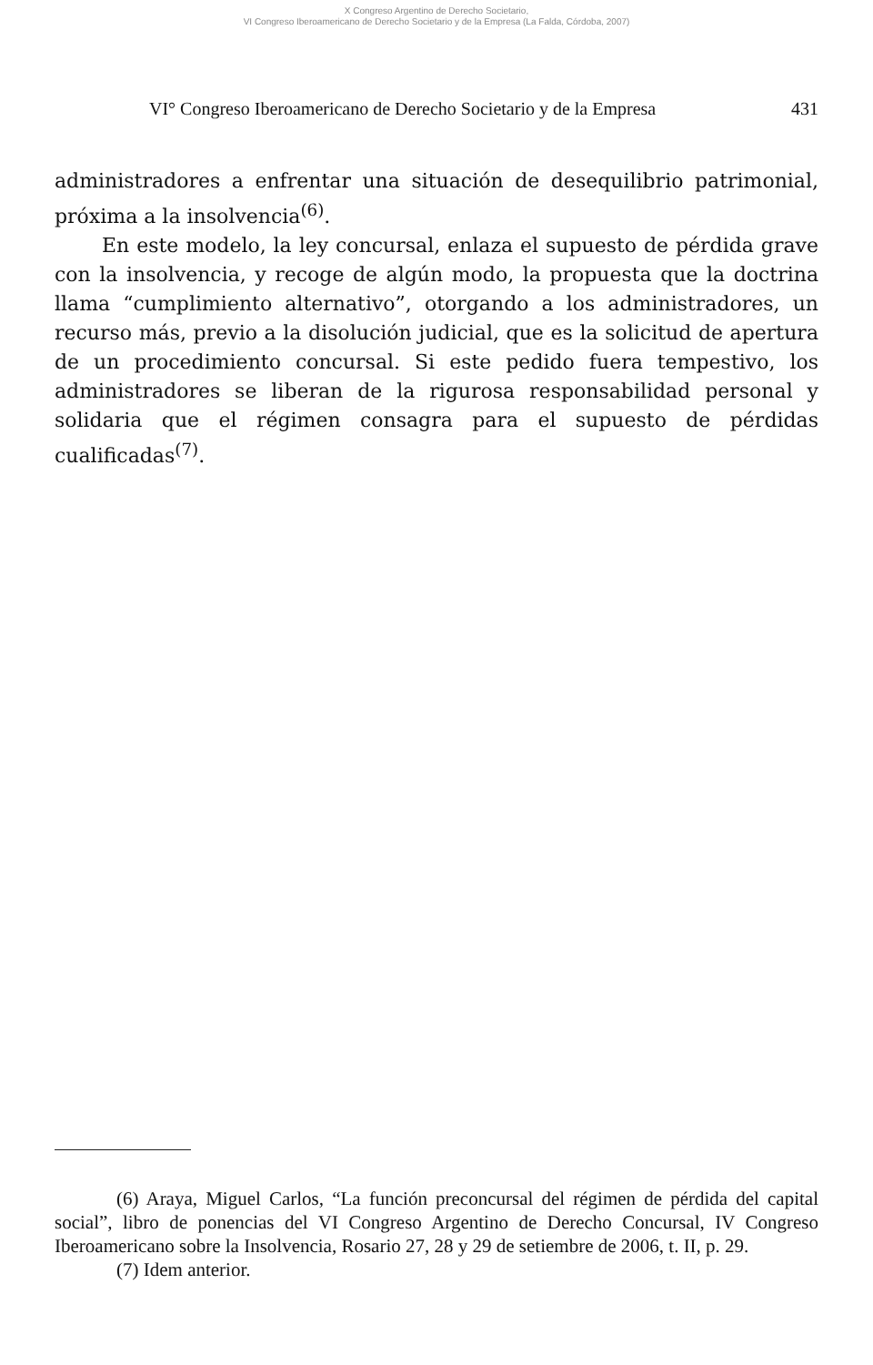X Congreso Argentino de Derecho Societario,
VI Congreso Iberoamericano de Derecho Societario y de la Empresa (La Falda, Córdoba, 2007)
VI° Congreso Iberoamericano de Derecho Societario y de la Empresa 431
administradores a enfrentar una situación de desequilibrio patrimonial, próxima a la insolvencia<sup>(6)</sup>.
En este modelo, la ley concursal, enlaza el supuesto de pérdida grave con la insolvencia, y recoge de algún modo, la propuesta que la doctrina llama “cumplimiento alternativo”, otorgando a los administradores, un recurso más, previo a la disolución judicial, que es la solicitud de apertura de un procedimiento concursal. Si este pedido fuera tempestivo, los administradores se liberan de la rigurosa responsabilidad personal y solidaria que el régimen consagra para el supuesto de pérdidas cualificadas<sup>(7)</sup>.
(6) Araya, Miguel Carlos, “La función preconcursal del régimen de pérdida del capital social”, libro de ponencias del VI Congreso Argentino de Derecho Concursal, IV Congreso Iberoamericano sobre la Insolvencia, Rosario 27, 28 y 29 de setiembre de 2006, t. II, p. 29.
(7) Idem anterior.